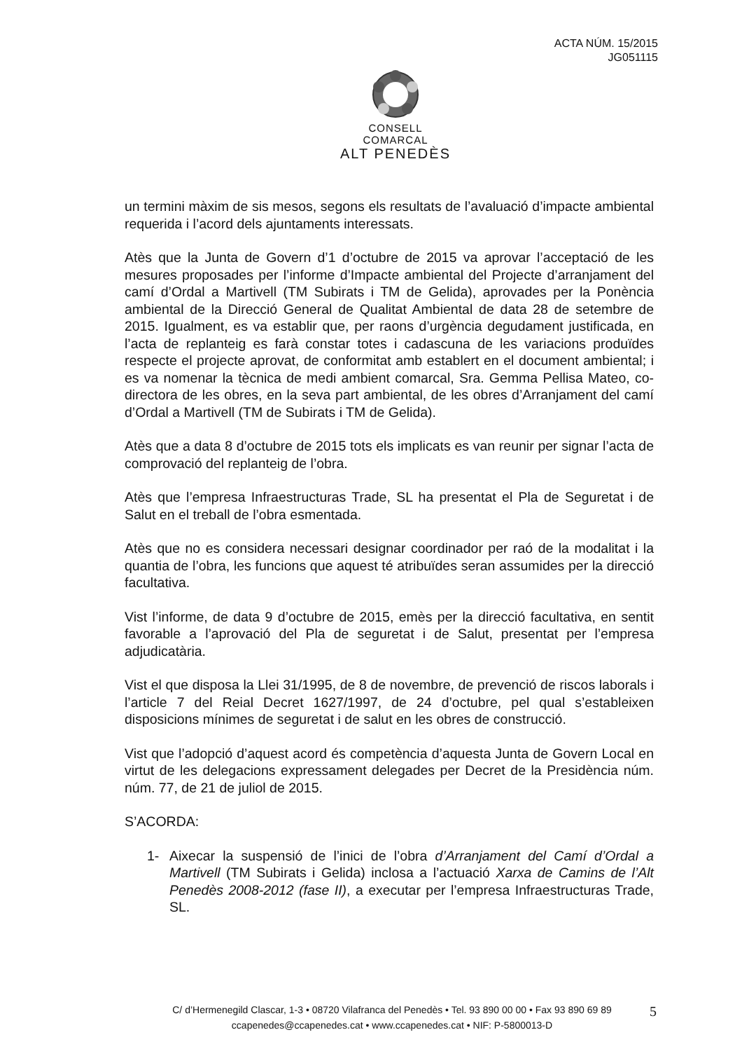ACTA NÚM. 15/2015
JG051115
CONSELL COMARCAL
ALT PENEDÈS
un termini màxim de sis mesos, segons els resultats de l’avaluació d’impacte ambiental requerida i l’acord dels ajuntaments interessats.
Atès que la Junta de Govern d’1 d’octubre de 2015 va aprovar l’acceptació de les mesures proposades per l’informe d’Impacte ambiental del Projecte d’arranjament del camí d’Ordal a Martivell (TM Subirats i TM de Gelida), aprovades per la Ponència ambiental de la Direcció General de Qualitat Ambiental de data 28 de setembre de 2015. Igualment, es va establir que, per raons d’urgència degudament justificada, en l’acta de replanteig es farà constar totes i cadascuna de les variacions produïdes respecte el projecte aprovat, de conformitat amb establert en el document ambiental; i es va nomenar la tècnica de medi ambient comarcal, Sra. Gemma Pellisa Mateo, co-directora de les obres, en la seva part ambiental, de les obres d’Arranjament del camí d’Ordal a Martivell (TM de Subirats i TM de Gelida).
Atès que a data 8 d’octubre de 2015 tots els implicats es van reunir per signar l’acta de comprovació del replanteig de l’obra.
Atès que l’empresa Infraestructuras Trade, SL ha presentat el Pla de Seguretat i de Salut en el treball de l’obra esmentada.
Atès que no es considera necessari designar coordinador per raó de la modalitat i la quantia de l’obra, les funcions que aquest té atribuïdes seran assumides per la direcció facultativa.
Vist l’informe, de data 9 d’octubre de 2015, emès per la direcció facultativa, en sentit favorable a l’aprovació del Pla de seguretat i de Salut, presentat per l’empresa adjudicatària.
Vist el que disposa la Llei 31/1995, de 8 de novembre, de prevenció de riscos laborals i l’article 7 del Reial Decret 1627/1997, de 24 d’octubre, pel qual s’estableixen disposicions mínimes de seguretat i de salut en les obres de construcció.
Vist que l’adopció d’aquest acord és competència d’aquesta Junta de Govern Local en virtut de les delegacions expressament delegades per Decret de la Presidència núm. núm. 77, de 21 de juliol de 2015.
S’ACORDA:
1- Aixecar la suspensió de l’inici de l’obra d’Arranjament del Camí d’Ordal a Martivell (TM Subirats i Gelida) inclosa a l’actuació Xarxa de Camins de l’Alt Penedès 2008-2012 (fase II), a executar per l’empresa Infraestructuras Trade, SL.
C/ d’Hermenegild Clascar, 1-3 • 08720 Vilafranca del Penedès • Tel. 93 890 00 00 • Fax 93 890 69 89
ccapenedes@ccapenedes.cat • www.ccapenedes.cat • NIF: P-5800013-D
5